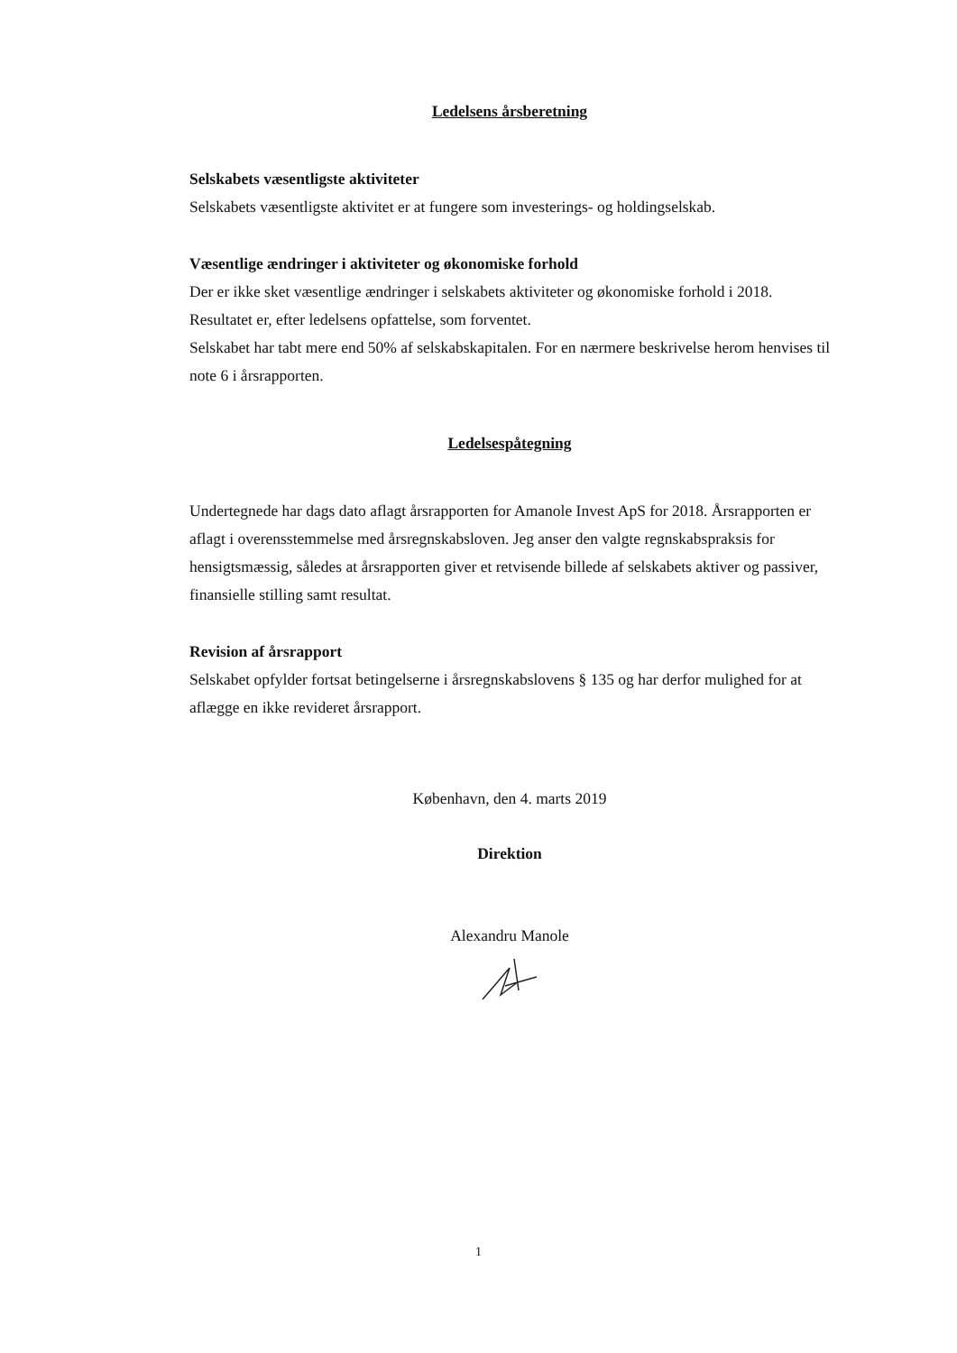Ledelsens årsberetning
Selskabets væsentligste aktiviteter
Selskabets væsentligste aktivitet er at fungere som investerings- og holdingselskab.
Væsentlige ændringer i aktiviteter og økonomiske forhold
Der er ikke sket væsentlige ændringer i selskabets aktiviteter og økonomiske forhold i 2018.
Resultatet er, efter ledelsens opfattelse, som forventet.
Selskabet har tabt mere end 50% af selskabskapitalen. For en nærmere beskrivelse herom henvises til note 6 i årsrapporten.
Ledelsespåtegning
Undertegnede har dags dato aflagt årsrapporten for Amanole Invest ApS for 2018. Årsrapporten er aflagt i overensstemmelse med årsregnskabsloven. Jeg anser den valgte regnskabspraksis for hensigtsmæssig, således at årsrapporten giver et retvisende billede af selskabets aktiver og passiver, finansielle stilling samt resultat.
Revision af årsrapport
Selskabet opfylder fortsat betingelserne i årsregnskabslovens § 135 og har derfor mulighed for at aflægge en ikke revideret årsrapport.
København, den 4. marts 2019
Direktion
Alexandru Manole
1